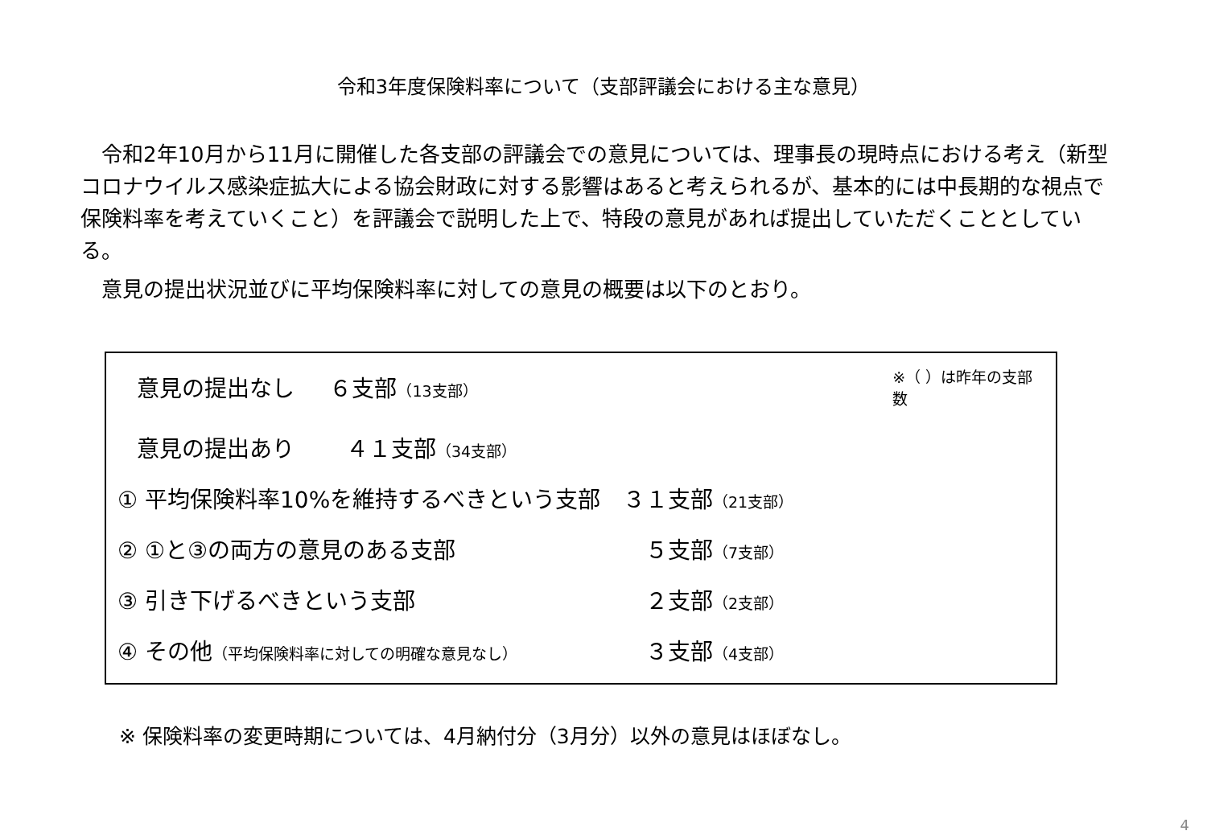令和3年度保険料率について（支部評議会における主な意見）
　令和2年10月から11月に開催した各支部の評議会での意見については、理事長の現時点における考え（新型コロナウイルス感染症拡大による協会財政に対する影響はあると考えられるが、基本的には中長期的な視点で保険料率を考えていくこと）を評議会で説明した上で、特段の意見があれば提出していただくこととしている。
　意見の提出状況並びに平均保険料率に対しての意見の概要は以下のとおり。
意見の提出なし ６支部（13支部） ※（ ）は昨年の支部数
意見の提出あり ４１支部（34支部）
① 平均保険料率10%を維持するべきという支部 ３１支部（21支部）
② ①と③の両方の意見のある支部　５支部（7支部）
③ 引き下げるべきという支部　２支部（2支部）
④ その他（平均保険料率に対しての明確な意見なし）　３支部（4支部）
※ 保険料率の変更時期については、4月納付分（3月分）以外の意見はほぼなし。
4